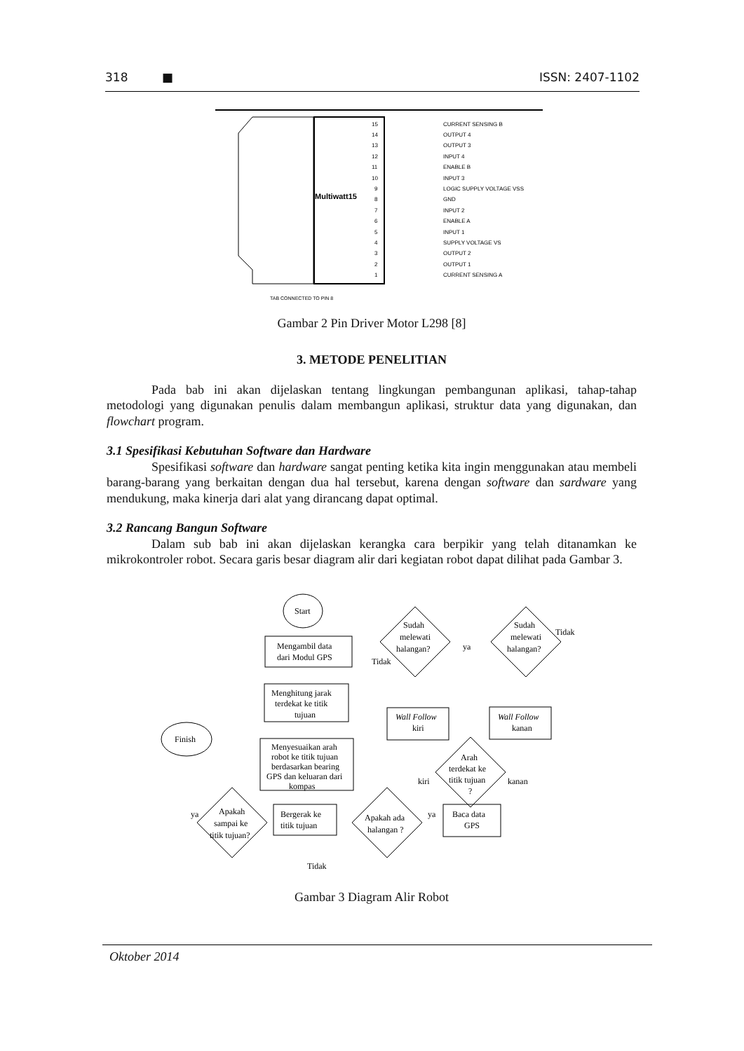318 ■ ISSN: 2407-1102
Multiwatt15
TAB CONNECTED TO PIN 8
CURRENT SENSING B
OUTPUT 4
OUTPUT 3
INPUT 4
ENABLE B
INPUT 3
LOGIC SUPPLY VOLTAGE VSS
GND
INPUT 2
ENABLE A
INPUT 1
SUPPLY VOLTAGE VS
OUTPUT 2
OUTPUT 1
CURRENT SENSING A
15
14
13
12
11
10
9
8
7
6
5
4
3
2
1
Gambar 2 Pin Driver Motor L298 [8]
3. METODE PENELITIAN
Pada bab ini akan dijelaskan tentang lingkungan pembangunan aplikasi, tahap-tahap metodologi yang digunakan penulis dalam membangun aplikasi, struktur data yang digunakan, dan flowchart program.
3.1 Spesifikasi Kebutuhan Software dan Hardware
Spesifikasi software dan hardware sangat penting ketika kita ingin menggunakan atau membeli barang-barang yang berkaitan dengan dua hal tersebut, karena dengan software dan sardware yang mendukung, maka kinerja dari alat yang dirancang dapat optimal.
3.2 Rancang Bangun Software
Dalam sub bab ini akan dijelaskan kerangka cara berpikir yang telah ditanamkan ke mikrokontroler robot. Secara garis besar diagram alir dari kegiatan robot dapat dilihat pada Gambar 3.
Start
Finish
Mengambil data
dari Modul GPS
Menghitung jarak
terdekat ke titik
tujuan
Menyesuaikan arah
robot ke titik tujuan
berdasarkan bearing
GPS dan keluaran dari
kompas
Bergerak ke
titik tujuan
Baca data
GPS
Wall Follow
kiri
Wall Follow
kanan
Sudah
melewati
halangan?
Sudah
melewati
halangan?
Arah
terdekat ke
titik tujuan
?
Apakah
sampai ke
titik tujuan?
Apakah ada
halangan ?
ya
ya
ya
Tidak
Tidak
Tidak
kiri
kanan
Gambar 3 Diagram Alir Robot
Oktober 2014